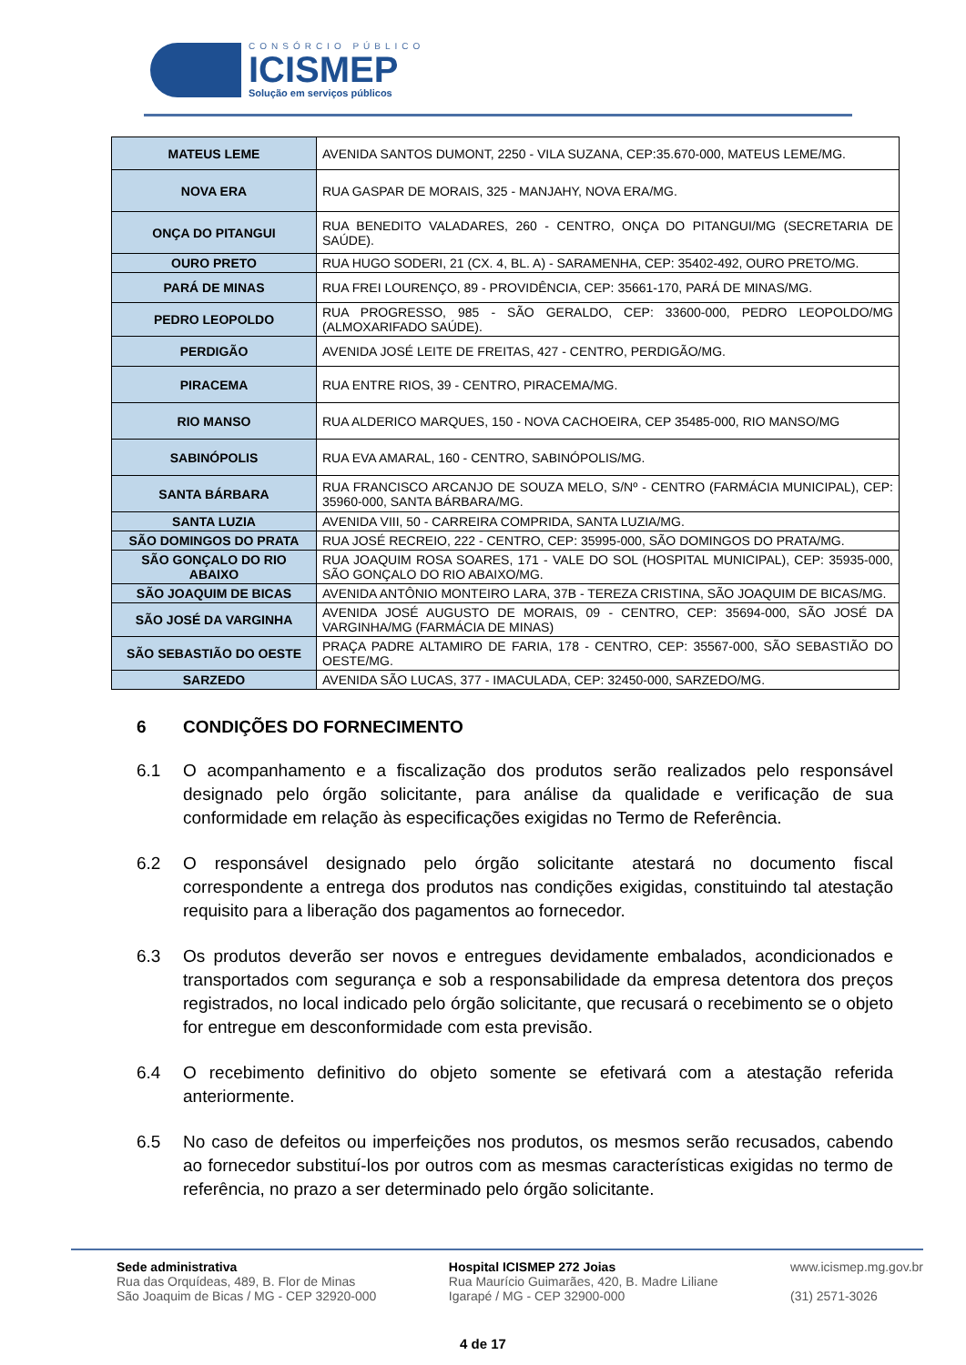CONSÓRCIO PÚBLICO
ICISMEP
Solução em serviços públicos
| MATEUS LEME | AVENIDA SANTOS DUMONT, 2250 - VILA SUZANA, CEP:35.670-000, MATEUS LEME/MG. |
| NOVA ERA | RUA GASPAR DE MORAIS, 325 - MANJAHY, NOVA ERA/MG. |
| ONÇA DO PITANGUI | RUA BENEDITO VALADARES, 260 - CENTRO, ONÇA DO PITANGUI/MG (SECRETARIA DE SAÚDE). |
| OURO PRETO | RUA HUGO SODERI, 21 (CX. 4, BL. A) - SARAMENHA, CEP: 35402-492, OURO PRETO/MG. |
| PARÁ DE MINAS | RUA FREI LOURENÇO, 89 - PROVIDÊNCIA, CEP: 35661-170, PARÁ DE MINAS/MG. |
| PEDRO LEOPOLDO | RUA PROGRESSO, 985 - SÃO GERALDO, CEP: 33600-000, PEDRO LEOPOLDO/MG (ALMOXARIFADO SAÚDE). |
| PERDIGÃO | AVENIDA JOSÉ LEITE DE FREITAS, 427 - CENTRO, PERDIGÃO/MG. |
| PIRACEMA | RUA ENTRE RIOS, 39 - CENTRO, PIRACEMA/MG. |
| RIO MANSO | RUA ALDERICO MARQUES, 150 - NOVA CACHOEIRA, CEP 35485-000, RIO MANSO/MG |
| SABINÓPOLIS | RUA EVA AMARAL, 160 - CENTRO, SABINÓPOLIS/MG. |
| SANTA BÁRBARA | RUA FRANCISCO ARCANJO DE SOUZA MELO, S/Nº - CENTRO (FARMÁCIA MUNICIPAL), CEP: 35960-000, SANTA BÁRBARA/MG. |
| SANTA LUZIA | AVENIDA VIII, 50 - CARREIRA COMPRIDA, SANTA LUZIA/MG. |
| SÃO DOMINGOS DO PRATA | RUA JOSÉ RECREIO, 222 - CENTRO, CEP: 35995-000, SÃO DOMINGOS DO PRATA/MG. |
| SÃO GONÇALO DO RIO ABAIXO | RUA JOAQUIM ROSA SOARES, 171 - VALE DO SOL (HOSPITAL MUNICIPAL), CEP: 35935-000, SÃO GONÇALO DO RIO ABAIXO/MG. |
| SÃO JOAQUIM DE BICAS | AVENIDA ANTÔNIO MONTEIRO LARA, 37B - TEREZA CRISTINA, SÃO JOAQUIM DE BICAS/MG. |
| SÃO JOSÉ DA VARGINHA | AVENIDA JOSÉ AUGUSTO DE MORAIS, 09 - CENTRO, CEP: 35694-000, SÃO JOSÉ DA VARGINHA/MG (FARMÁCIA DE MINAS) |
| SÃO SEBASTIÃO DO OESTE | PRAÇA PADRE ALTAMIRO DE FARIA, 178 - CENTRO, CEP: 35567-000, SÃO SEBASTIÃO DO OESTE/MG. |
| SARZEDO | AVENIDA SÃO LUCAS, 377 - IMACULADA, CEP: 32450-000, SARZEDO/MG. |
6 CONDIÇÕES DO FORNECIMENTO
6.1 O acompanhamento e a fiscalização dos produtos serão realizados pelo responsável designado pelo órgão solicitante, para análise da qualidade e verificação de sua conformidade em relação às especificações exigidas no Termo de Referência.
6.2 O responsável designado pelo órgão solicitante atestará no documento fiscal correspondente a entrega dos produtos nas condições exigidas, constituindo tal atestação requisito para a liberação dos pagamentos ao fornecedor.
6.3 Os produtos deverão ser novos e entregues devidamente embalados, acondicionados e transportados com segurança e sob a responsabilidade da empresa detentora dos preços registrados, no local indicado pelo órgão solicitante, que recusará o recebimento se o objeto for entregue em desconformidade com esta previsão.
6.4 O recebimento definitivo do objeto somente se efetivará com a atestação referida anteriormente.
6.5 No caso de defeitos ou imperfeições nos produtos, os mesmos serão recusados, cabendo ao fornecedor substituí-los por outros com as mesmas características exigidas no termo de referência, no prazo a ser determinado pelo órgão solicitante.
Sede administrativa
Rua das Orquídeas, 489, B. Flor de Minas
São Joaquim de Bicas / MG - CEP 32920-000
Hospital ICISMEP 272 Joias
Rua Maurício Guimarães, 420, B. Madre Liliane
Igarapé / MG - CEP 32900-000
www.icismep.mg.gov.br
(31) 2571-3026
4 de 17